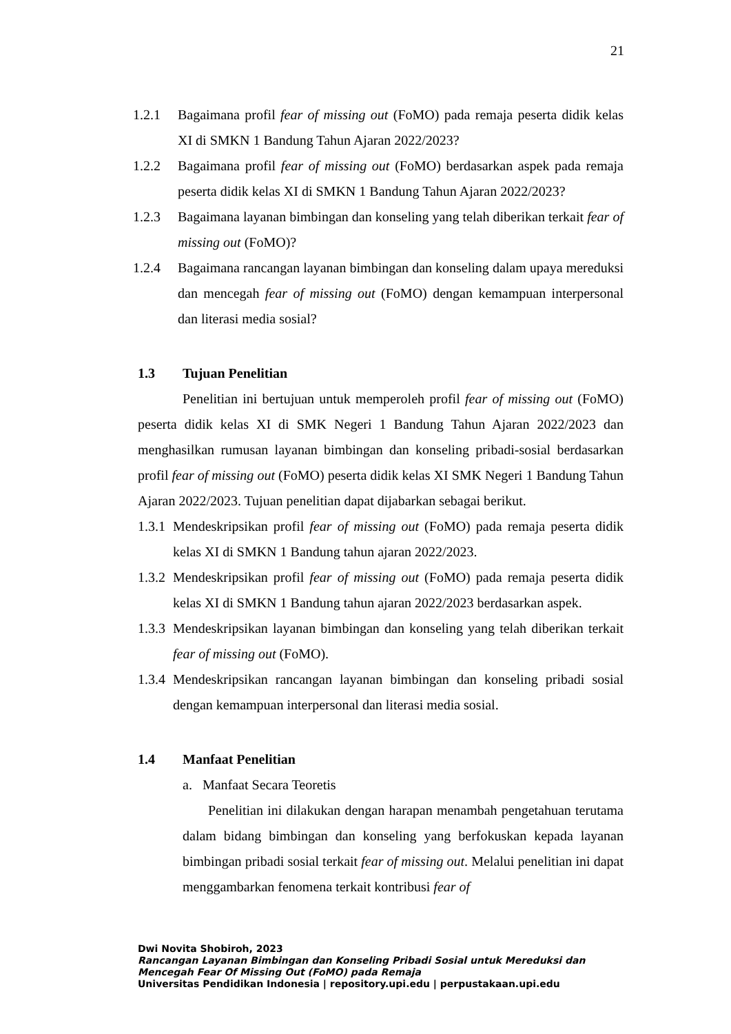21
1.2.1 Bagaimana profil fear of missing out (FoMO) pada remaja peserta didik kelas XI di SMKN 1 Bandung Tahun Ajaran 2022/2023?
1.2.2 Bagaimana profil fear of missing out (FoMO) berdasarkan aspek pada remaja peserta didik kelas XI di SMKN 1 Bandung Tahun Ajaran 2022/2023?
1.2.3 Bagaimana layanan bimbingan dan konseling yang telah diberikan terkait fear of missing out (FoMO)?
1.2.4 Bagaimana rancangan layanan bimbingan dan konseling dalam upaya mereduksi dan mencegah fear of missing out (FoMO) dengan kemampuan interpersonal dan literasi media sosial?
1.3 Tujuan Penelitian
Penelitian ini bertujuan untuk memperoleh profil fear of missing out (FoMO) peserta didik kelas XI di SMK Negeri 1 Bandung Tahun Ajaran 2022/2023 dan menghasilkan rumusan layanan bimbingan dan konseling pribadi-sosial berdasarkan profil fear of missing out (FoMO) peserta didik kelas XI SMK Negeri 1 Bandung Tahun Ajaran 2022/2023. Tujuan penelitian dapat dijabarkan sebagai berikut.
1.3.1 Mendeskripsikan profil fear of missing out (FoMO) pada remaja peserta didik kelas XI di SMKN 1 Bandung tahun ajaran 2022/2023.
1.3.2 Mendeskripsikan profil fear of missing out (FoMO) pada remaja peserta didik kelas XI di SMKN 1 Bandung tahun ajaran 2022/2023 berdasarkan aspek.
1.3.3 Mendeskripsikan layanan bimbingan dan konseling yang telah diberikan terkait fear of missing out (FoMO).
1.3.4 Mendeskripsikan rancangan layanan bimbingan dan konseling pribadi sosial dengan kemampuan interpersonal dan literasi media sosial.
1.4 Manfaat Penelitian
a. Manfaat Secara Teoretis
Penelitian ini dilakukan dengan harapan menambah pengetahuan terutama dalam bidang bimbingan dan konseling yang berfokuskan kepada layanan bimbingan pribadi sosial terkait fear of missing out. Melalui penelitian ini dapat menggambarkan fenomena terkait kontribusi fear of
Dwi Novita Shobiroh, 2023
Rancangan Layanan Bimbingan dan Konseling Pribadi Sosial untuk Mereduksi dan Mencegah Fear Of Missing Out (FoMO) pada Remaja
Universitas Pendidikan Indonesia | repository.upi.edu | perpustakaan.upi.edu